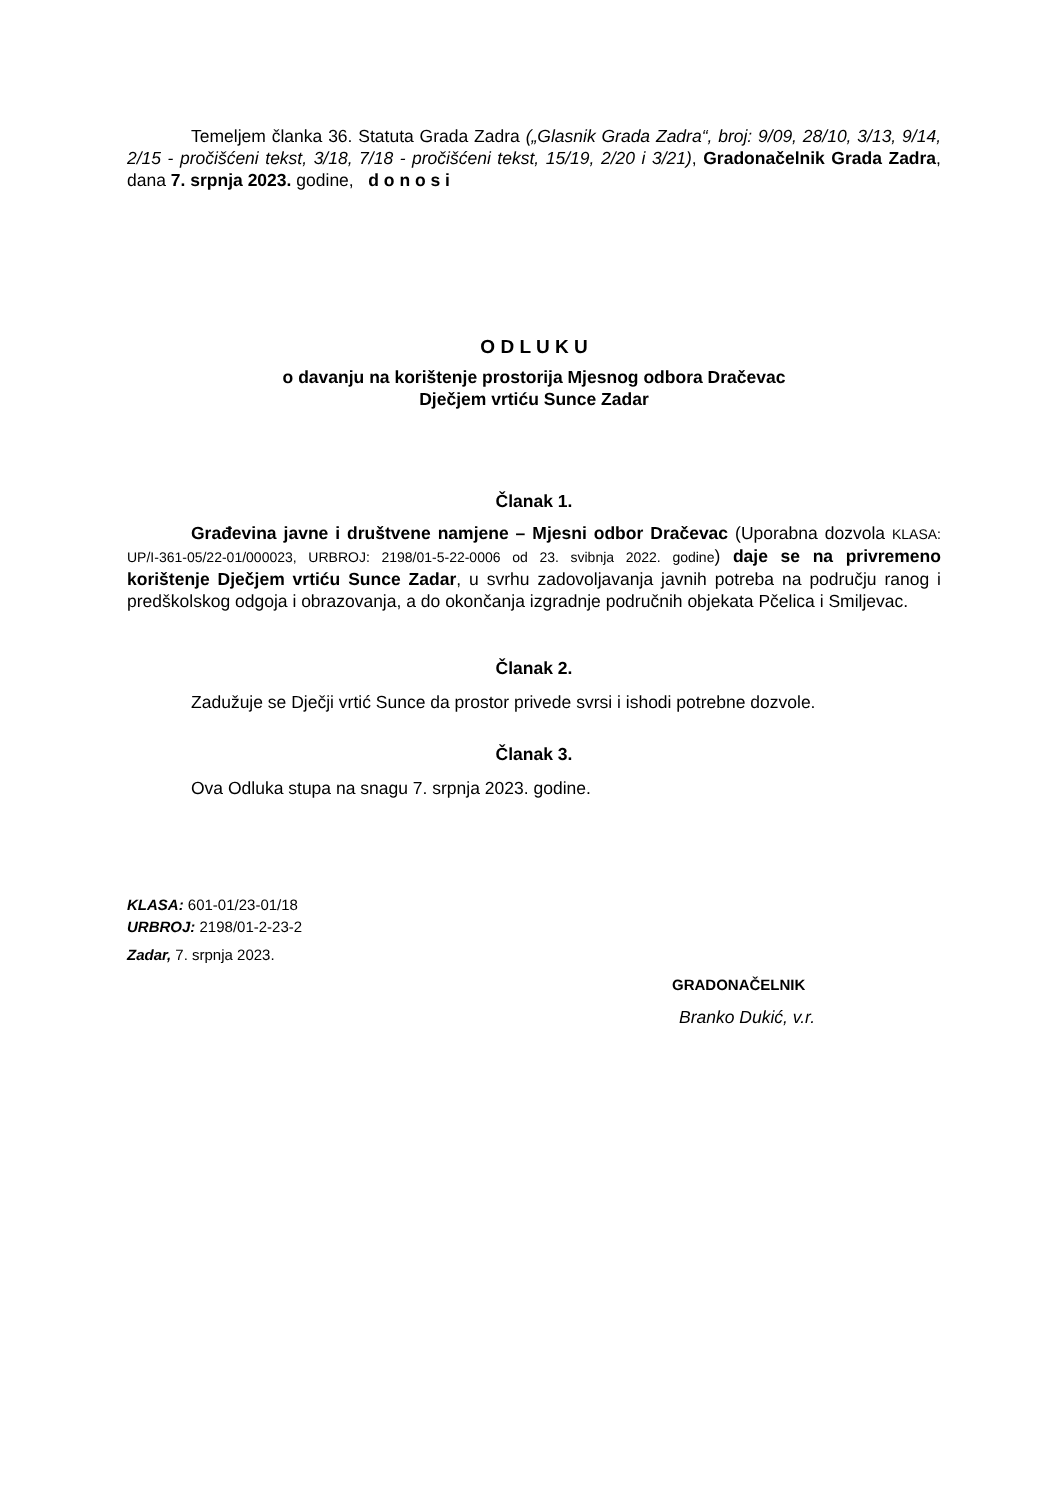Temeljem članka 36. Statuta Grada Zadra („Glasnik Grada Zadra“, broj: 9/09, 28/10, 3/13, 9/14, 2/15 - pročišćeni tekst, 3/18, 7/18 - pročišćeni tekst, 15/19, 2/20 i 3/21), Gradonačelnik Grada Zadra, dana 7. srpnja 2023. godine, d o n o s i
O D L U K U
o davanju na korištenje prostorija Mjesnog odbora Dračevac
Dječjem vrtiću Sunce Zadar
Članak 1.
Građevina javne i društvene namjene – Mjesni odbor Dračevac (Uporabna dozvola KLASA: UP/I-361-05/22-01/000023, URBROJ: 2198/01-5-22-0006 od 23. svibnja 2022. godine) daje se na privremeno korištenje Dječjem vrtiću Sunce Zadar, u svrhu zadovoljavanja javnih potreba na području ranog i predškolskog odgoja i obrazovanja, a do okončanja izgradnje područnih objekata Pčelica i Smiljevac.
Članak 2.
Zadužuje se Dječji vrtić Sunce da prostor privede svrsi i ishodi potrebne dozvole.
Članak 3.
Ova Odluka stupa na snagu 7. srpnja 2023. godine.
KLASA: 601-01/23-01/18
URBROJ: 2198/01-2-23-2
Zadar, 7. srpnja 2023.
GRADONAČELNIK
Branko Dukić, v.r.